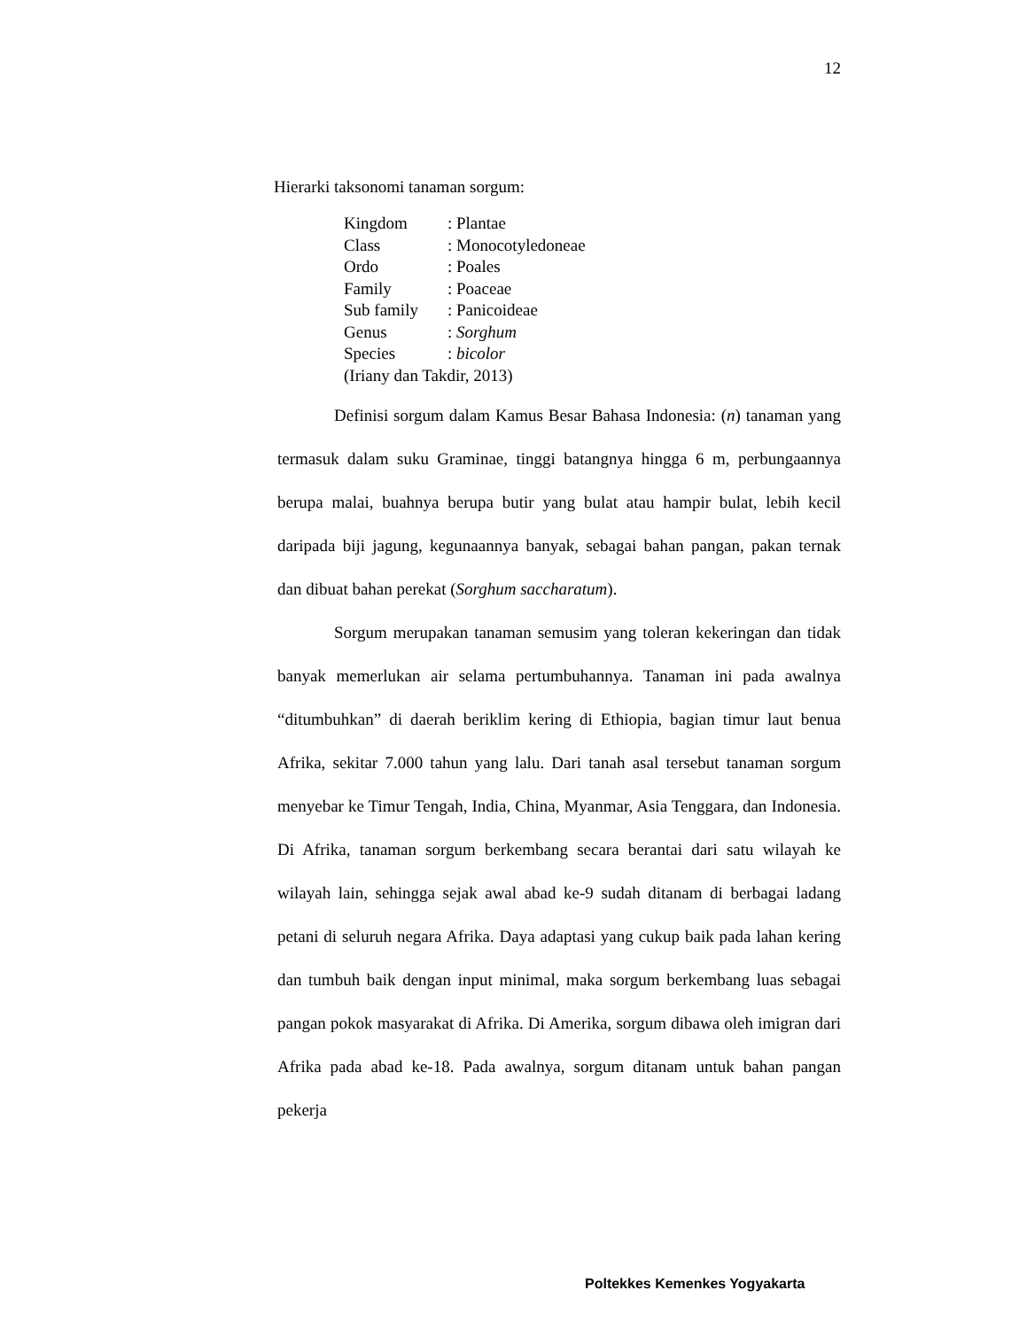12
Hierarki taksonomi tanaman sorgum:
| Kingdom | : Plantae |
| Class | : Monocotyledoneae |
| Ordo | : Poales |
| Family | : Poaceae |
| Sub family | : Panicoideae |
| Genus | : Sorghum |
| Species | : bicolor |
(Iriany dan Takdir, 2013)
Definisi sorgum dalam Kamus Besar Bahasa Indonesia: (n) tanaman yang termasuk dalam suku Graminae, tinggi batangnya hingga 6 m, perbungaannya berupa malai, buahnya berupa butir yang bulat atau hampir bulat, lebih kecil daripada biji jagung, kegunaannya banyak, sebagai bahan pangan, pakan ternak dan dibuat bahan perekat (Sorghum saccharatum).
Sorgum merupakan tanaman semusim yang toleran kekeringan dan tidak banyak memerlukan air selama pertumbuhannya. Tanaman ini pada awalnya “ditumbuhkan” di daerah beriklim kering di Ethiopia, bagian timur laut benua Afrika, sekitar 7.000 tahun yang lalu. Dari tanah asal tersebut tanaman sorgum menyebar ke Timur Tengah, India, China, Myanmar, Asia Tenggara, dan Indonesia. Di Afrika, tanaman sorgum berkembang secara berantai dari satu wilayah ke wilayah lain, sehingga sejak awal abad ke-9 sudah ditanam di berbagai ladang petani di seluruh negara Afrika. Daya adaptasi yang cukup baik pada lahan kering dan tumbuh baik dengan input minimal, maka sorgum berkembang luas sebagai pangan pokok masyarakat di Afrika. Di Amerika, sorgum dibawa oleh imigran dari Afrika pada abad ke-18. Pada awalnya, sorgum ditanam untuk bahan pangan pekerja
Poltekkes Kemenkes Yogyakarta